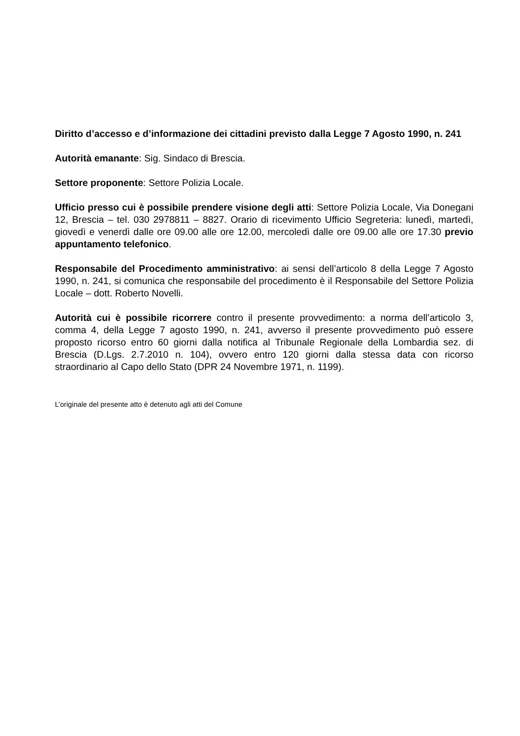Diritto d’accesso e d’informazione dei cittadini previsto dalla Legge 7 Agosto 1990, n. 241
Autorità emanante: Sig. Sindaco di Brescia.
Settore proponente: Settore Polizia Locale.
Ufficio presso cui è possibile prendere visione degli atti: Settore Polizia Locale, Via Donegani 12, Brescia – tel. 030 2978811 – 8827. Orario di ricevimento Ufficio Segreteria: lunedì, martedì, giovedì e venerdì dalle ore 09.00 alle ore 12.00, mercoledì dalle ore 09.00 alle ore 17.30 previo appuntamento telefonico.
Responsabile del Procedimento amministrativo: ai sensi dell’articolo 8 della Legge 7 Agosto 1990, n. 241, si comunica che responsabile del procedimento è il Responsabile del Settore Polizia Locale – dott. Roberto Novelli.
Autorità cui è possibile ricorrere contro il presente provvedimento: a norma dell’articolo 3, comma 4, della Legge 7 agosto 1990, n. 241, avverso il presente provvedimento può essere proposto ricorso entro 60 giorni dalla notifica al Tribunale Regionale della Lombardia sez. di Brescia (D.Lgs. 2.7.2010 n. 104), ovvero entro 120 giorni dalla stessa data con ricorso straordinario al Capo dello Stato (DPR 24 Novembre 1971, n. 1199).
L’originale del presente atto è detenuto agli atti del Comune